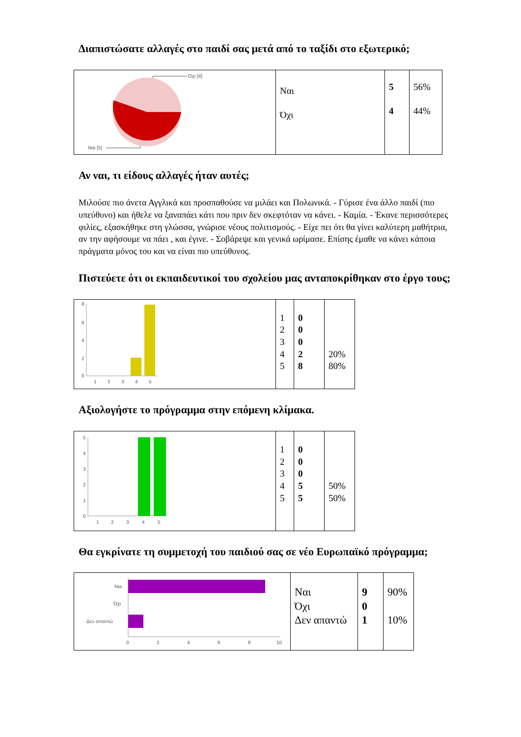Διαπιστώσατε αλλαγές στο παιδί σας μετά από το ταξίδι στο εξωτερικό;
| Όχι [4] Ναι [5] | Ναι Όχι | 5 4 | 56% 44% |
Αν ναι, τι είδους αλλαγές ήταν αυτές;
Μιλούσε πιο άνετα Αγγλικά και προσπαθούσε να μιλάει και Πολωνικά. - Γύρισε ένα άλλο παιδί (πιο υπεύθυνο) και ήθελε να ξαναπάει κάτι που πριν δεν σκεφτόταν να κάνει. - Καμία. - Έκανε περισσότερες φιλίες, εξασκήθηκε στη γλώσσα, γνώρισε νέους πολιτισμούς. - Είχε πει ότι θα γίνει καλύτερη μαθήτρια, αν την αφήσουμε να πάει , και έγινε. - Σοβάρεψε και γενικά ωρίμασε. Επίσης έμαθε να κάνει κάποια πράγματα μόνος του και να είναι πιο υπεύθυνος.
Πιστεύετε ότι οι εκπαιδευτικοί του σχολείου μας ανταποκρίθηκαν στο έργο τους;
| 8 6 4 2 0 1 2 3 4 5 | 1 2 3 4 5 | 0 0 0 2 8 | 20% 80% |
Αξιολογήστε το πρόγραμμα στην επόμενη κλίμακα.
| 5 4 3 2 1 0 1 2 3 4 5 | 1 2 3 4 5 | 0 0 0 5 5 | 50% 50% |
Θα εγκρίνατε τη συμμετοχή του παιδιού σας σε νέο Ευρωπαϊκό πρόγραμμα;
| Ναι Όχι Δεν απαντώ 0 2 4 6 8 10 | Ναι Όχι Δεν απαντώ | 9 0 1 | 90% 10% |